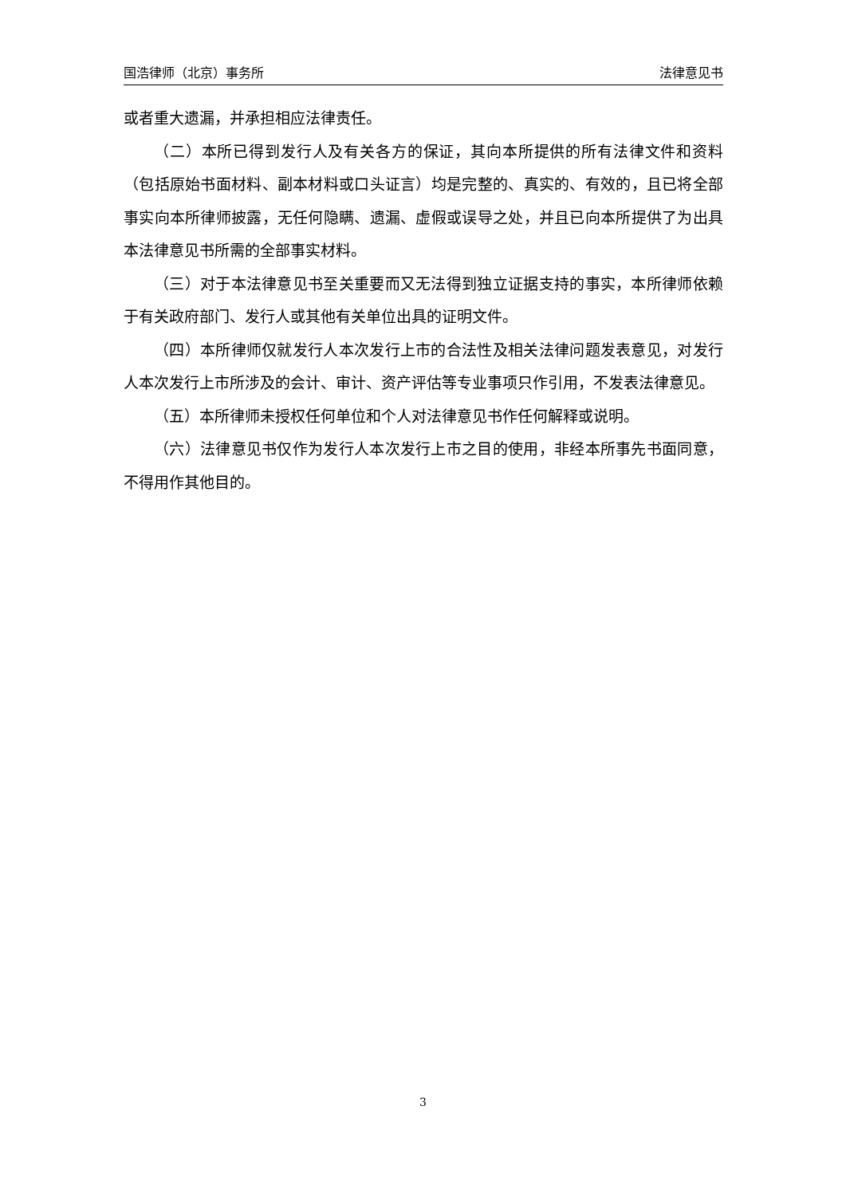国浩律师（北京）事务所 法律意见书
或者重大遗漏，并承担相应法律责任。
（二）本所已得到发行人及有关各方的保证，其向本所提供的所有法律文件和资料（包括原始书面材料、副本材料或口头证言）均是完整的、真实的、有效的，且已将全部事实向本所律师披露，无任何隐瞒、遗漏、虚假或误导之处，并且已向本所提供了为出具本法律意见书所需的全部事实材料。
（三）对于本法律意见书至关重要而又无法得到独立证据支持的事实，本所律师依赖于有关政府部门、发行人或其他有关单位出具的证明文件。
（四）本所律师仅就发行人本次发行上市的合法性及相关法律问题发表意见，对发行人本次发行上市所涉及的会计、审计、资产评估等专业事项只作引用，不发表法律意见。
（五）本所律师未授权任何单位和个人对法律意见书作任何解释或说明。
（六）法律意见书仅作为发行人本次发行上市之目的使用，非经本所事先书面同意，不得用作其他目的。
3